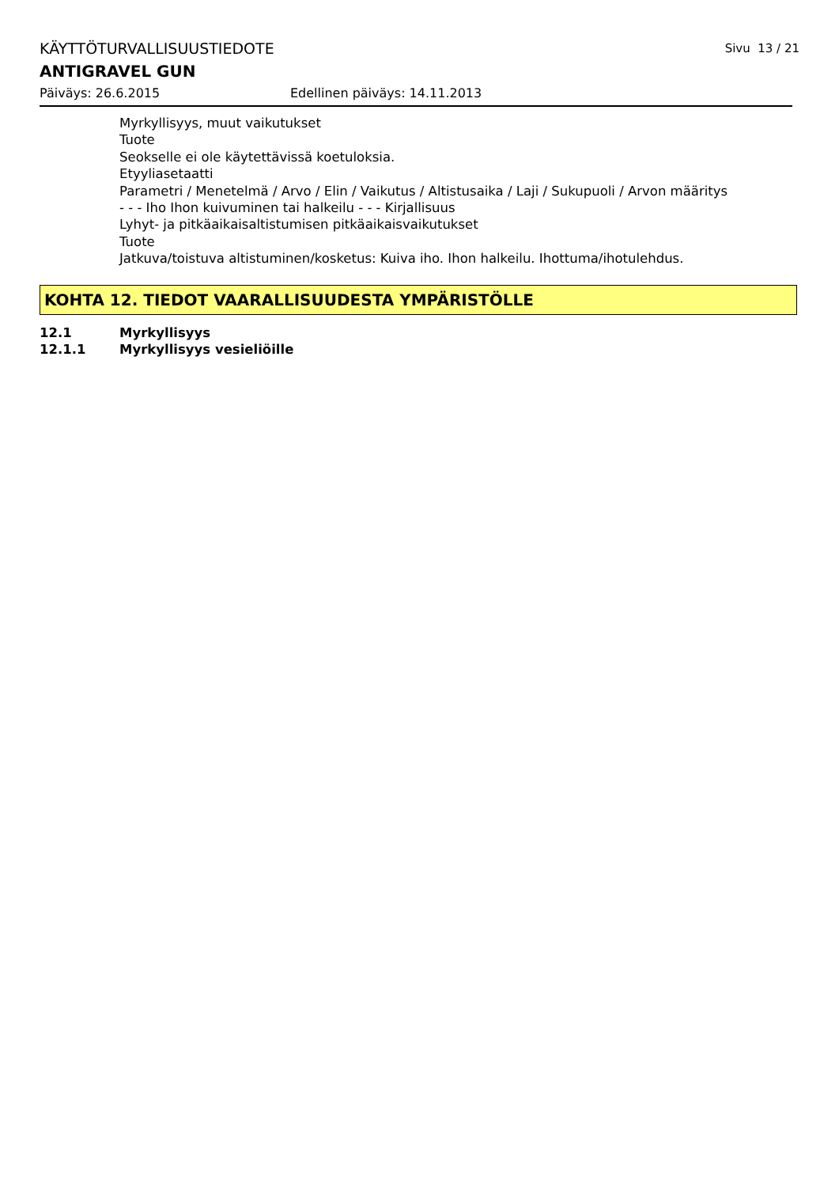KÄYTTÖTURVALLISUUSTIEDOTE Sivu 13 / 21
ANTIGRAVEL GUN
Päiväys: 26.6.2015 Edellinen päiväys: 14.11.2013
Myrkyllisyys, muut vaikutukset
Tuote
Seokselle ei ole käytettävissä koetuloksia.
Etyyliasetaatti
Parametri / Menetelmä / Arvo / Elin / Vaikutus / Altistusaika / Laji / Sukupuoli / Arvon määritys
- - - Iho Ihon kuivuminen tai halkeilu - - - Kirjallisuus
Lyhyt- ja pitkäaikaisaltistumisen pitkäaikaisvaikutukset
Tuote
Jatkuva/toistuva altistuminen/kosketus: Kuiva iho. Ihon halkeilu. Ihottuma/ihotulehdus.
KOHTA 12. TIEDOT VAARALLISUUDESTA YMPÄRISTÖLLE
12.1 Myrkyllisyys
12.1.1 Myrkyllisyys vesieliöille